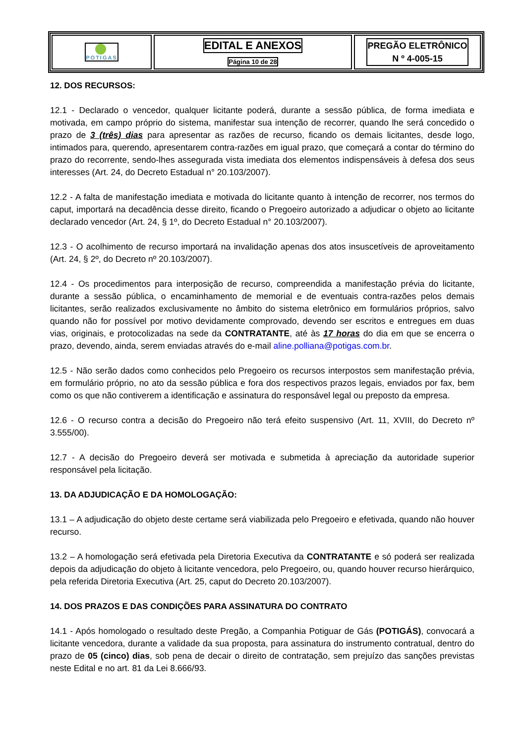POTIGAS
EDITAL E ANEXOS
Página 10 de 28
PREGÃO ELETRÔNICO
N º 4-005-15
12. DOS RECURSOS:
12.1 - Declarado o vencedor, qualquer licitante poderá, durante a sessão pública, de forma imediata e motivada, em campo próprio do sistema, manifestar sua intenção de recorrer, quando lhe será concedido o prazo de 3 (três) dias para apresentar as razões de recurso, ficando os demais licitantes, desde logo, intimados para, querendo, apresentarem contra-razões em igual prazo, que começará a contar do término do prazo do recorrente, sendo-lhes assegurada vista imediata dos elementos indispensáveis à defesa dos seus interesses (Art. 24, do Decreto Estadual n° 20.103/2007).
12.2 - A falta de manifestação imediata e motivada do licitante quanto à intenção de recorrer, nos termos do caput, importará na decadência desse direito, ficando o Pregoeiro autorizado a adjudicar o objeto ao licitante declarado vencedor (Art. 24, § 1º, do Decreto Estadual n° 20.103/2007).
12.3 - O acolhimento de recurso importará na invalidação apenas dos atos insuscetíveis de aproveitamento (Art. 24, § 2º, do Decreto nº 20.103/2007).
12.4 - Os procedimentos para interposição de recurso, compreendida a manifestação prévia do licitante, durante a sessão pública, o encaminhamento de memorial e de eventuais contra-razões pelos demais licitantes, serão realizados exclusivamente no âmbito do sistema eletrônico em formulários próprios, salvo quando não for possível por motivo devidamente comprovado, devendo ser escritos e entregues em duas vias, originais, e protocolizadas na sede da CONTRATANTE, até às 17 horas do dia em que se encerra o prazo, devendo, ainda, serem enviadas através do e-mail aline.polliana@potigas.com.br.
12.5 - Não serão dados como conhecidos pelo Pregoeiro os recursos interpostos sem manifestação prévia, em formulário próprio, no ato da sessão pública e fora dos respectivos prazos legais, enviados por fax, bem como os que não contiverem a identificação e assinatura do responsável legal ou preposto da empresa.
12.6 - O recurso contra a decisão do Pregoeiro não terá efeito suspensivo (Art. 11, XVIII, do Decreto nº 3.555/00).
12.7 - A decisão do Pregoeiro deverá ser motivada e submetida à apreciação da autoridade superior responsável pela licitação.
13. DA ADJUDICAÇÃO E DA HOMOLOGAÇÃO:
13.1 – A adjudicação do objeto deste certame será viabilizada pelo Pregoeiro e efetivada, quando não houver recurso.
13.2 – A homologação será efetivada pela Diretoria Executiva da CONTRATANTE e só poderá ser realizada depois da adjudicação do objeto à licitante vencedora, pelo Pregoeiro, ou, quando houver recurso hierárquico, pela referida Diretoria Executiva (Art. 25, caput do Decreto 20.103/2007).
14. DOS PRAZOS E DAS CONDIÇÕES PARA ASSINATURA DO CONTRATO
14.1 - Após homologado o resultado deste Pregão, a Companhia Potiguar de Gás (POTIGÁS), convocará a licitante vencedora, durante a validade da sua proposta, para assinatura do instrumento contratual, dentro do prazo de 05 (cinco) dias, sob pena de decair o direito de contratação, sem prejuízo das sanções previstas neste Edital e no art. 81 da Lei 8.666/93.